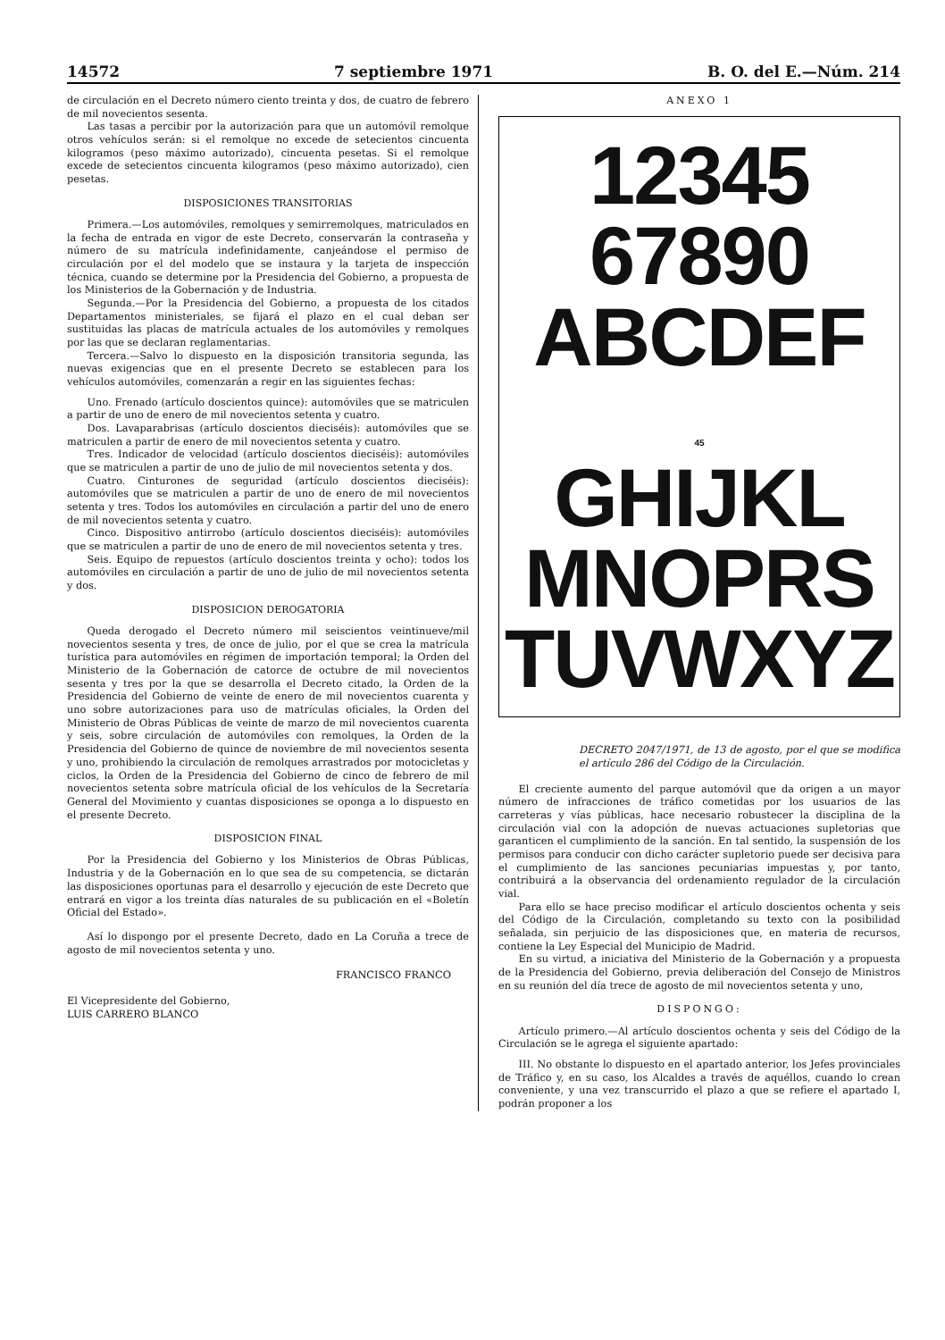14572 7 septiembre 1971 B. O. del E.—Núm. 214
de circulación en el Decreto número ciento treinta y dos, de cuatro de febrero de mil novecientos sesenta.
Las tasas a percibir por la autorización para que un automóvil remolque otros vehículos serán: si el remolque no excede de setecientos cincuenta kilogramos (peso máximo autorizado), cincuenta pesetas. Si el remolque excede de setecientos cincuenta kilogramos (peso máximo autorizado), cien pesetas.
DISPOSICIONES TRANSITORIAS
Primera.—Los automóviles, remolques y semirremolques, matriculados en la fecha de entrada en vigor de este Decreto, conservarán la contraseña y número de su matrícula indefinidamente, canjeándose el permiso de circulación por el del modelo que se instaura y la tarjeta de inspección técnica, cuando se determine por la Presidencia del Gobierno, a propuesta de los Ministerios de la Gobernación y de Industria.
Segunda.—Por la Presidencia del Gobierno, a propuesta de los citados Departamentos ministeriales, se fijará el plazo en el cual deban ser sustituidas las placas de matrícula actuales de los automóviles y remolques por las que se declaran reglamentarias.
Tercera.—Salvo lo dispuesto en la disposición transitoria segunda, las nuevas exigencias que en el presente Decreto se establecen para los vehículos automóviles, comenzarán a regir en las siguientes fechas:
Uno. Frenado (artículo doscientos quince): automóviles que se matriculen a partir de uno de enero de mil novecientos setenta y cuatro.
Dos. Lavaparabrisas (artículo doscientos dieciséis): automóviles que se matriculen a partir de enero de mil novecientos setenta y cuatro.
Tres. Indicador de velocidad (artículo doscientos dieciséis): automóviles que se matriculen a partir de uno de julio de mil novecientos setenta y dos.
Cuatro. Cinturones de seguridad (artículo doscientos dieciséis): automóviles que se matriculen a partir de uno de enero de mil novecientos setenta y tres. Todos los automóviles en circulación a partir del uno de enero de mil novecientos setenta y cuatro.
Cinco. Dispositivo antirrobo (artículo doscientos dieciséis): automóviles que se matriculen a partir de uno de enero de mil novecientos setenta y tres.
Seis. Equipo de repuestos (artículo doscientos treinta y ocho): todos los automóviles en circulación a partir de uno de julio de mil novecientos setenta y dos.
DISPOSICION DEROGATORIA
Queda derogado el Decreto número mil seiscientos veintinueve/mil novecientos sesenta y tres, de once de julio, por el que se crea la matrícula turística para automóviles en régimen de importación temporal; la Orden del Ministerio de la Gobernación de catorce de octubre de mil novecientos sesenta y tres por la que se desarrolla el Decreto citado, la Orden de la Presidencia del Gobierno de veinte de enero de mil novecientos cuarenta y uno sobre autorizaciones para uso de matrículas oficiales, la Orden del Ministerio de Obras Públicas de veinte de marzo de mil novecientos cuarenta y seis, sobre circulación de automóviles con remolques, la Orden de la Presidencia del Gobierno de quince de noviembre de mil novecientos sesenta y uno, prohibiendo la circulación de remolques arrastrados por motocicletas y ciclos, la Orden de la Presidencia del Gobierno de cinco de febrero de mil novecientos setenta sobre matrícula oficial de los vehículos de la Secretaría General del Movimiento y cuantas disposiciones se oponga a lo dispuesto en el presente Decreto.
DISPOSICION FINAL
Por la Presidencia del Gobierno y los Ministerios de Obras Públicas, Industria y de la Gobernación en lo que sea de su competencia, se dictarán las disposiciones oportunas para el desarrollo y ejecución de este Decreto que entrará en vigor a los treinta días naturales de su publicación en el «Boletín Oficial del Estado».
Así lo dispongo por el presente Decreto, dado en La Coruña a trece de agosto de mil novecientos setenta y uno.
FRANCISCO FRANCO
El Vicepresidente del Gobierno,
LUIS CARRERO BLANCO
ANEXO 1
12345
67890
ABCDEF
45
GHIJKL
MNOPRS
TUVWXYZ
DECRETO 2047/1971, de 13 de agosto, por el que se modifica el artículo 286 del Código de la Circulación.
El creciente aumento del parque automóvil que da origen a un mayor número de infracciones de tráfico cometidas por los usuarios de las carreteras y vías públicas, hace necesario robustecer la disciplina de la circulación vial con la adopción de nuevas actuaciones supletorias que garanticen el cumplimiento de la sanción. En tal sentido, la suspensión de los permisos para conducir con dicho carácter supletorio puede ser decisiva para el cumplimiento de las sanciones pecuniarias impuestas y, por tanto, contribuirá a la observancia del ordenamiento regulador de la circulación vial.
Para ello se hace preciso modificar el artículo doscientos ochenta y seis del Código de la Circulación, completando su texto con la posibilidad señalada, sin perjuicio de las disposiciones que, en materia de recursos, contiene la Ley Especial del Municipio de Madrid.
En su virtud, a iniciativa del Ministerio de la Gobernación y a propuesta de la Presidencia del Gobierno, previa deliberación del Consejo de Ministros en su reunión del día trece de agosto de mil novecientos setenta y uno,
DISPONGO:
Artículo primero.—Al artículo doscientos ochenta y seis del Código de la Circulación se le agrega el siguiente apartado:
III. No obstante lo dispuesto en el apartado anterior, los Jefes provinciales de Tráfico y, en su caso, los Alcaldes a través de aquéllos, cuando lo crean conveniente, y una vez transcurrido el plazo a que se refiere el apartado I, podrán proponer a los